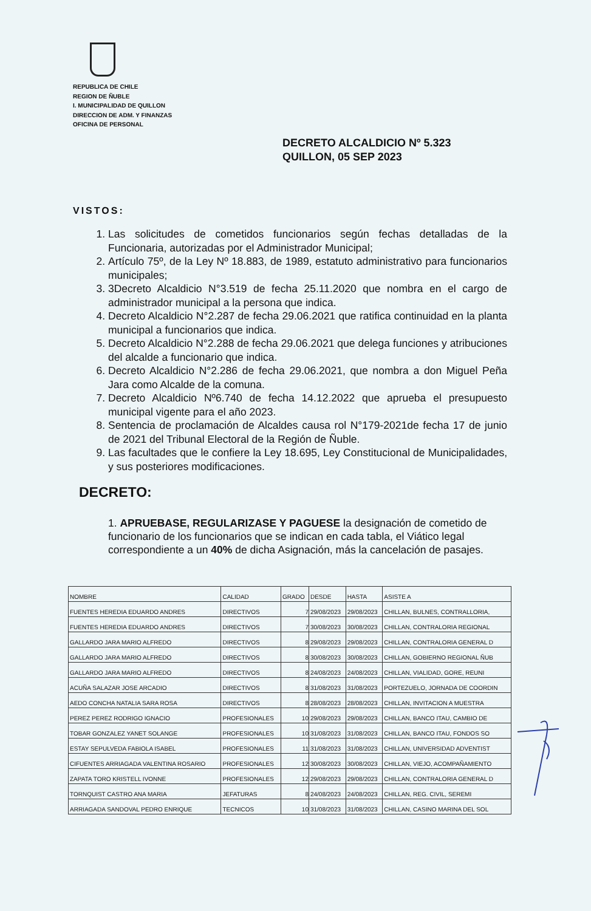REPUBLICA DE CHILE
REGION DE ÑUBLE
I. MUNICIPALIDAD DE QUILLON
DIRECCION DE ADM. Y FINANZAS
OFICINA DE PERSONAL
DECRETO ALCALDICIO Nº 5.323
QUILLON, 05 SEP 2023
VISTOS:
1. Las solicitudes de cometidos funcionarios según fechas detalladas de la Funcionaria, autorizadas por el Administrador Municipal;
2. Artículo 75º, de la Ley Nº 18.883, de 1989, estatuto administrativo para funcionarios municipales;
3. 3Decreto Alcaldicio N°3.519 de fecha 25.11.2020 que nombra en el cargo de administrador municipal a la persona que indica.
4. Decreto Alcaldicio N°2.287 de fecha 29.06.2021 que ratifica continuidad en la planta municipal a funcionarios que indica.
5. Decreto Alcaldicio N°2.288 de fecha 29.06.2021 que delega funciones y atribuciones del alcalde a funcionario que indica.
6. Decreto Alcaldicio N°2.286 de fecha 29.06.2021, que nombra a don Miguel Peña Jara como Alcalde de la comuna.
7. Decreto Alcaldicio Nº6.740 de fecha 14.12.2022 que aprueba el presupuesto municipal vigente para el año 2023.
8. Sentencia de proclamación de Alcaldes causa rol N°179-2021de fecha 17 de junio de 2021 del Tribunal Electoral de la Región de Ñuble.
9. Las facultades que le confiere la Ley 18.695, Ley Constitucional de Municipalidades, y sus posteriores modificaciones.
DECRETO:
1. APRUEBASE, REGULARIZASE Y PAGUESE la designación de cometido de funcionario de los funcionarios que se indican en cada tabla, el Viático legal correspondiente a un 40% de dicha Asignación, más la cancelación de pasajes.
| NOMBRE | CALIDAD | GRADO | DESDE | HASTA | ASISTE A |
| --- | --- | --- | --- | --- | --- |
| FUENTES HEREDIA EDUARDO ANDRES | DIRECTIVOS | 7 | 29/08/2023 | 29/08/2023 | CHILLAN, BULNES, CONTRALLORIA, |
| FUENTES HEREDIA EDUARDO ANDRES | DIRECTIVOS | 7 | 30/08/2023 | 30/08/2023 | CHILLAN, CONTRALORIA REGIONAL |
| GALLARDO JARA MARIO ALFREDO | DIRECTIVOS | 8 | 29/08/2023 | 29/08/2023 | CHILLAN, CONTRALORIA GENERAL D |
| GALLARDO JARA MARIO ALFREDO | DIRECTIVOS | 8 | 30/08/2023 | 30/08/2023 | CHILLAN, GOBIERNO REGIONAL ÑUB |
| GALLARDO JARA MARIO ALFREDO | DIRECTIVOS | 8 | 24/08/2023 | 24/08/2023 | CHILLAN, VIALIDAD, GORE, REUNI |
| ACUÑA SALAZAR JOSE ARCADIO | DIRECTIVOS | 8 | 31/08/2023 | 31/08/2023 | PORTEZUELO, JORNADA DE COORDIN |
| AEDO CONCHA NATALIA SARA ROSA | DIRECTIVOS | 8 | 28/08/2023 | 28/08/2023 | CHILLAN, INVITACION A MUESTRA |
| PEREZ PEREZ RODRIGO IGNACIO | PROFESIONALES | 10 | 29/08/2023 | 29/08/2023 | CHILLAN, BANCO ITAU, CAMBIO DE |
| TOBAR GONZALEZ YANET SOLANGE | PROFESIONALES | 10 | 31/08/2023 | 31/08/2023 | CHILLAN, BANCO ITAU, FONDOS SO |
| ESTAY SEPULVEDA FABIOLA ISABEL | PROFESIONALES | 11 | 31/08/2023 | 31/08/2023 | CHILLAN, UNIVERSIDAD ADVENTIST |
| CIFUENTES ARRIAGADA VALENTINA ROSARIO | PROFESIONALES | 12 | 30/08/2023 | 30/08/2023 | CHILLAN, VIEJO, ACOMPAÑAMIENTO |
| ZAPATA TORO KRISTELL IVONNE | PROFESIONALES | 12 | 29/08/2023 | 29/08/2023 | CHILLAN, CONTRALORIA GENERAL D |
| TORNQUIST CASTRO ANA MARIA | JEFATURAS | 8 | 24/08/2023 | 24/08/2023 | CHILLAN, REG. CIVIL, SEREMI |
| ARRIAGADA SANDOVAL PEDRO ENRIQUE | TECNICOS | 10 | 31/08/2023 | 31/08/2023 | CHILLAN, CASINO MARINA DEL SOL |